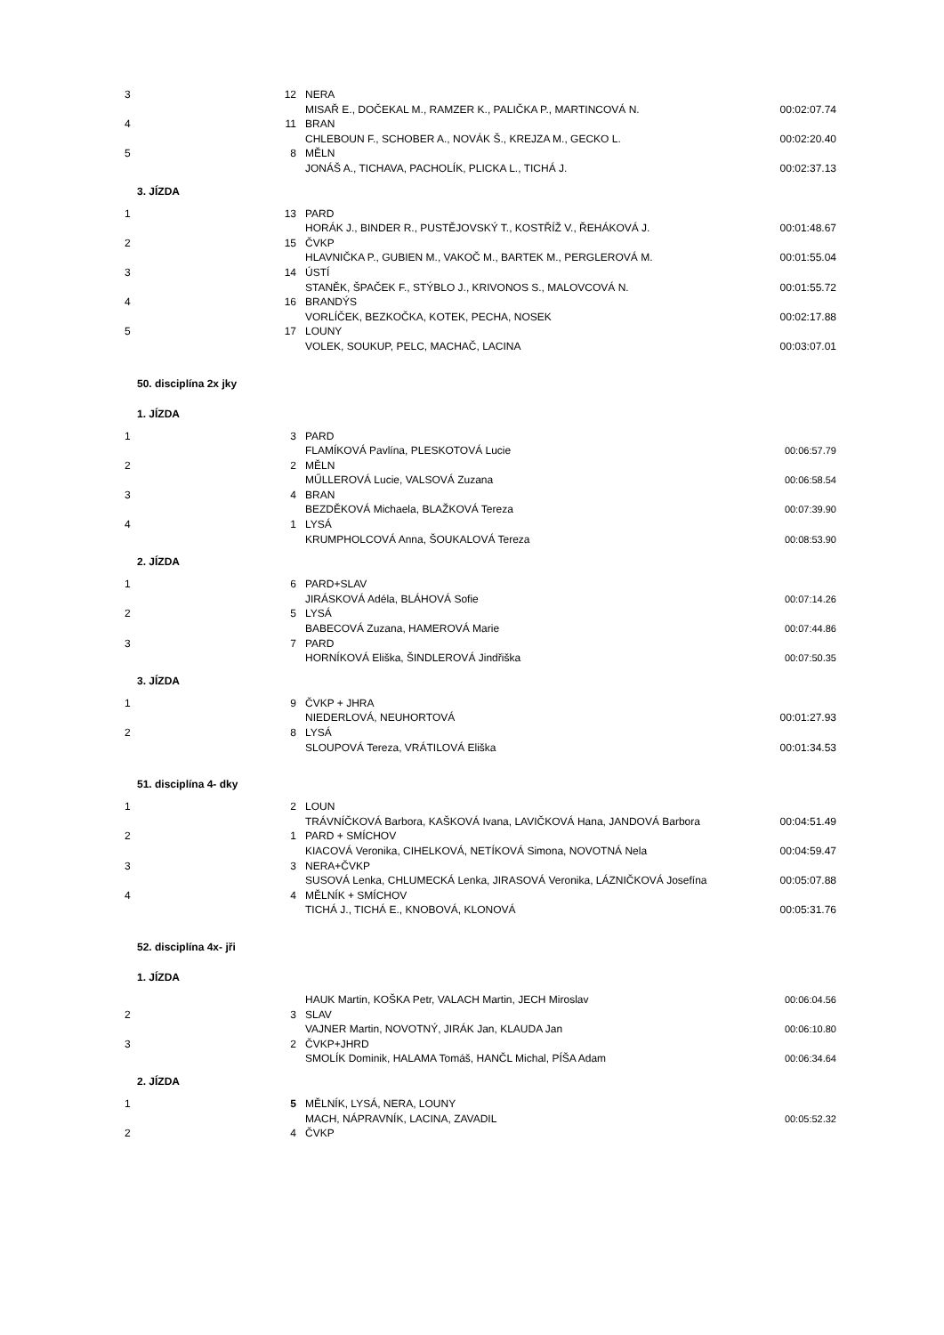| 3 | 12 | NERA | |
| | | MISAŘ E., DOČEKAL M., RAMZER K., PALIČKA P., MARTINCOVÁ N. | 00:02:07.74 |
| 4 | 11 | BRAN | |
| | | CHLEBOUN F., SCHOBER A., NOVÁK Š., KREJZA M., GECKO L. | 00:02:20.40 |
| 5 | 8 | MĚLN | |
| | | JONÁŠ A., TICHAVA, PACHOLÍK, PLICKA L., TICHÁ J. | 00:02:37.13 |
| 3. JÍZDA | | | |
| 1 | 13 | PARD | |
| | | HORÁK J., BINDER R., PUSTĚJOVSKÝ T., KOSTŘÍŽ V., ŘEHÁKOVÁ J. | 00:01:48.67 |
| 2 | 15 | ČVKP | |
| | | HLAVNIČKA P., GUBIEN M., VAKOČ M., BARTEK M., PERGLEROVÁ M. | 00:01:55.04 |
| 3 | 14 | ÚSTÍ | |
| | | STANĚK, ŠPAČEK F., STÝBLO J., KRIVONOS S., MALOVCOVÁ N. | 00:01:55.72 |
| 4 | 16 | BRANDÝS | |
| | | VORLÍČEK, BEZKOČKA, KOTEK, PECHA, NOSEK | 00:02:17.88 |
| 5 | 17 | LOUNY | |
| | | VOLEK, SOUKUP, PELC, MACHAČ, LACINA | 00:03:07.01 |
| 50. disciplína 2x jky | | | |
| 1. JÍZDA | | | |
| 1 | 3 | PARD | |
| | | FLAMÍKOVÁ Pavlína, PLESKOTOVÁ Lucie | 00:06:57.79 |
| 2 | 2 | MĚLN | |
| | | MŰLLEROVÁ Lucie, VALSOVÁ Zuzana | 00:06:58.54 |
| 3 | 4 | BRAN | |
| | | BEZDĚKOVÁ Michaela, BLAŽKOVÁ Tereza | 00:07:39.90 |
| 4 | 1 | LYSÁ | |
| | | KRUMPHOLCOVÁ Anna, ŠOUKALOVÁ Tereza | 00:08:53.90 |
| 2. JÍZDA | | | |
| 1 | 6 | PARD+SLAV | |
| | | JIRÁSKOVÁ Adéla, BLÁHOVÁ Sofie | 00:07:14.26 |
| 2 | 5 | LYSÁ | |
| | | BABECOVÁ Zuzana, HAMEROVÁ Marie | 00:07:44.86 |
| 3 | 7 | PARD | |
| | | HORNÍKOVÁ Eliška, ŠINDLEROVÁ Jindřiška | 00:07:50.35 |
| 3. JÍZDA | | | |
| 1 | 9 | ČVKP + JHRA | |
| | | NIEDERLOVÁ, NEUHORTOVÁ | 00:01:27.93 |
| 2 | 8 | LYSÁ | |
| | | SLOUPOVÁ Tereza, VRÁTILOVÁ Eliška | 00:01:34.53 |
| 51. disciplína 4- dky | | | |
| 1 | 2 | LOUN | |
| | | TRÁVNÍČKOVÁ Barbora, KAŠKOVÁ Ivana, LAVIČKOVÁ Hana, JANDOVÁ Barbora | 00:04:51.49 |
| 2 | 1 | PARD + SMÍCHOV | |
| | | KIACOVÁ Veronika, CIHELKOVÁ, NETÍKOVÁ Simona, NOVOTNÁ Nela | 00:04:59.47 |
| 3 | 3 | NERA+ČVKP | |
| | | SUSOVÁ Lenka, CHLUMECKÁ Lenka, JIRASOVÁ Veronika, LÁZNIČKOVÁ Josefína | 00:05:07.88 |
| 4 | 4 | MĚLNÍK + SMÍCHOV | |
| | | TICHÁ J., TICHÁ E., KNOBOVÁ, KLONOVÁ | 00:05:31.76 |
| 52. disciplína 4x- jři | | | |
| 1. JÍZDA | | | |
| | | HAUK Martin, KOŠKA Petr, VALACH Martin, JECH Miroslav | 00:06:04.56 |
| 2 | 3 | SLAV | |
| | | VAJNER Martin, NOVOTNÝ, JIRÁK Jan, KLAUDA Jan | 00:06:10.80 |
| 3 | 2 | ČVKP+JHRD | |
| | | SMOLÍK Dominik, HALAMA Tomáš, HANČL Michal, PÍŠA Adam | 00:06:34.64 |
| 2. JÍZDA | | | |
| 1 | 5 | MĚLNÍK, LYSÁ, NERA, LOUNY | |
| | | MACH, NÁPRAVNÍK, LACINA, ZAVADIL | 00:05:52.32 |
| 2 | 4 | ČVKP | |